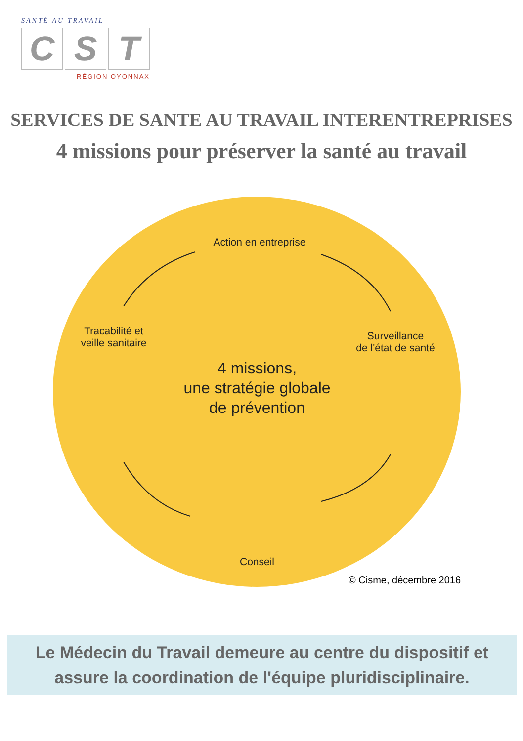SANTÉ AU TRAVAIL
C S T
RÉGION OYONNAX
SERVICES DE SANTE AU TRAVAIL INTERENTREPRISES
4 missions pour préserver la santé au travail
Action en entreprise
Tracabilité et
veille sanitaire
Surveillance
de l'état de santé
4 missions,
une stratégie globale
de prévention
Conseil
© Cisme, décembre 2016
Le Médecin du Travail demeure au centre du dispositif et
assure la coordination de l'équipe pluridisciplinaire.